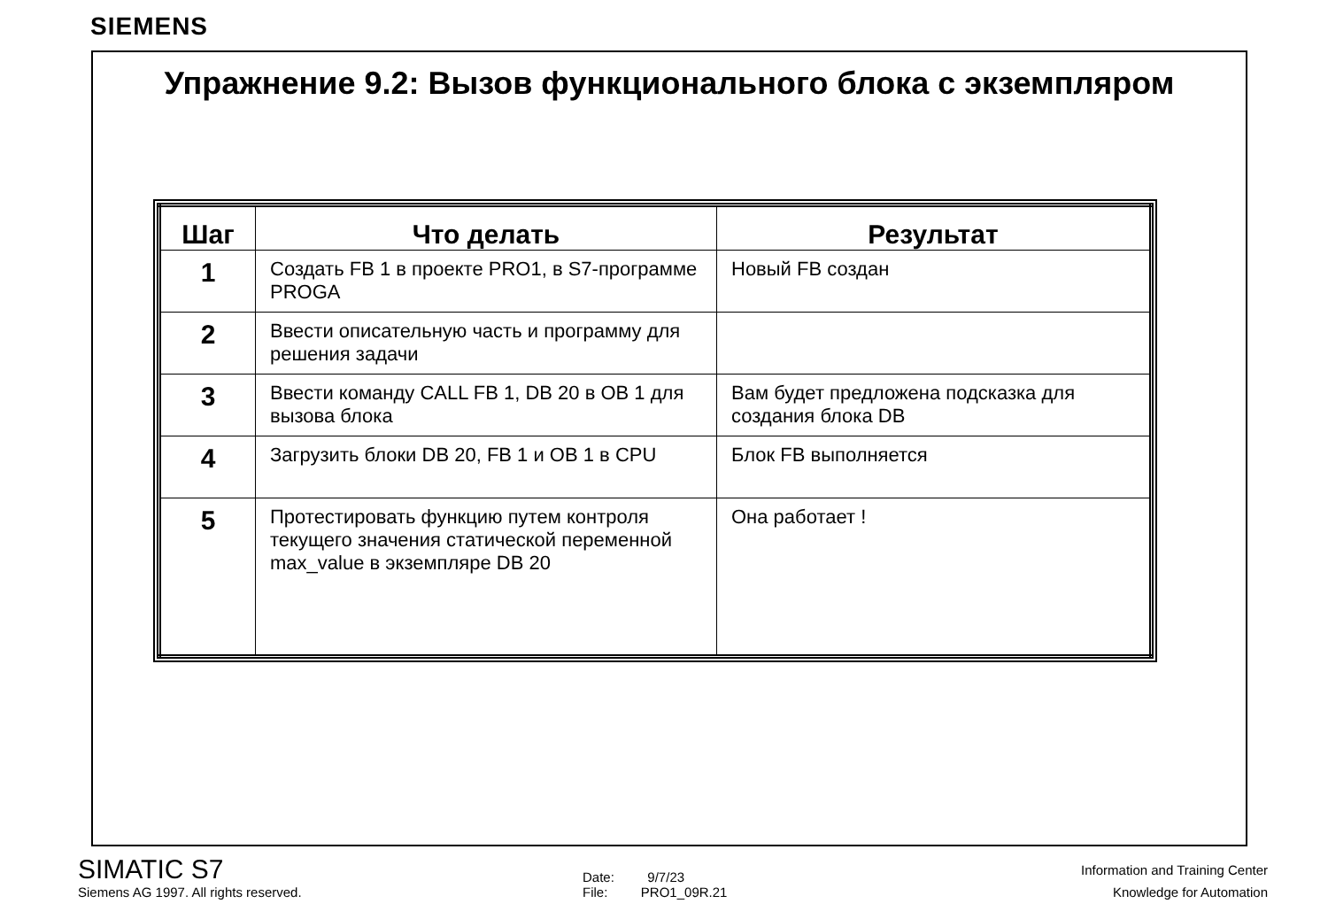SIEMENS
Упражнение 9.2: Вызов функционального блока с экземпляром
| Шаг | Что делать | Результат |
| --- | --- | --- |
| 1 | Создать FB 1 в проекте PRO1, в S7-программе PROGA | Новый FB создан |
| 2 | Ввести описательную часть и программу для решения задачи | |
| 3 | Ввести команду CALL FB 1, DB 20 в OB 1 для вызова блока | Вам будет предложена подсказка для создания блока DB |
| 4 | Загрузить блоки DB 20, FB 1 и OB 1 в CPU | Блок FB выполняется |
| 5 | Протестировать функцию путем контроля текущего значения статической переменной max_value в экземпляре DB 20 | Она работает ! |
SIMATIC S7
Siemens AG 1997. All rights reserved.
Date: 9/7/23
File: PRO1_09R.21
Information and Training Center
Knowledge for Automation